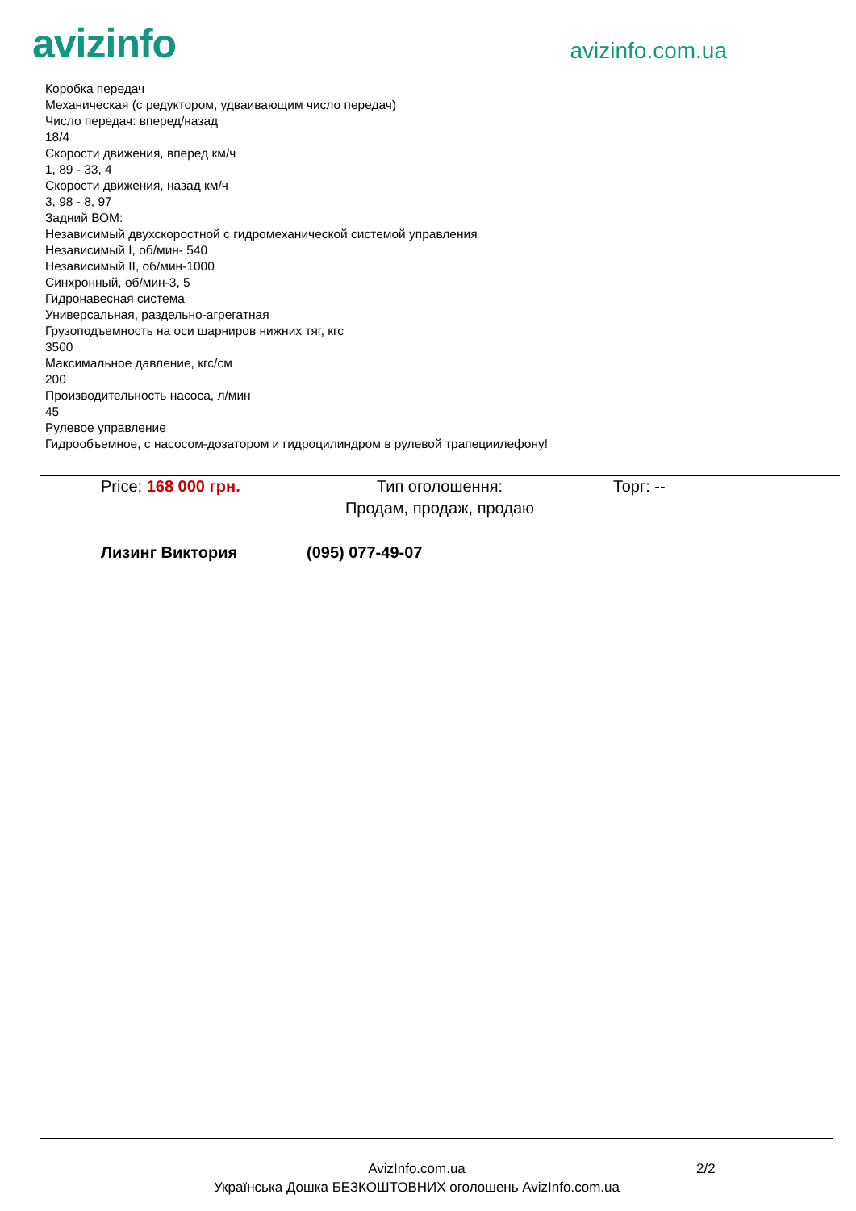avizinfo
avizinfo.com.ua
Коробка передач
Механическая (с редуктором, удваивающим число передач)
Число передач: вперед/назад
18/4
Скорости движения, вперед км/ч
1, 89 - 33, 4
Скорости движения, назад км/ч
3, 98 - 8, 97
Задний ВОМ:
Независимый двухскоростной с гидромеханической системой управления
Независимый I, об/мин- 540
Независимый II, об/мин-1000
Синхронный, об/мин-3, 5
Гидронавесная система
Универсальная, раздельно-агрегатная
Грузоподъемность на оси шарниров нижних тяг, кгс
3500
Максимальное давление, кгс/см
200
Производительность насоса, л/мин
45
Рулевое управление
Гидрообъемное, с насосом-дозатором и гидроцилиндром в рулевой трапециилефону!
Price: 168 000 грн. Тип оголошення:
Продам, продаж, продаю
Торг: --
Лизинг Виктория (095) 077-49-07
AvizInfo.com.ua
Українська Дошка БЕЗКОШТОВНИХ оголошень AvizInfo.com.ua
2/2